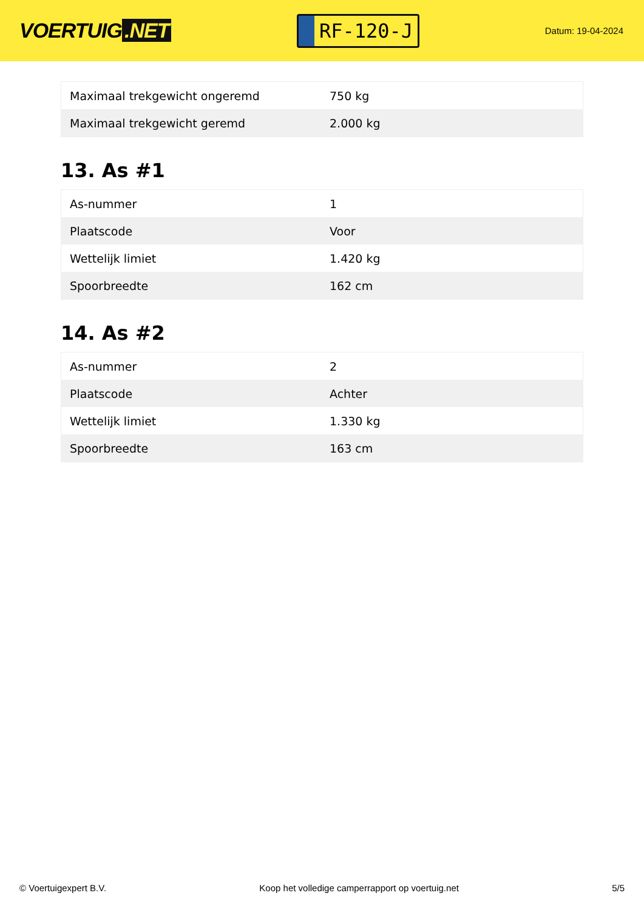VOERTUIG.NET
RF-120-J
Datum: 19-04-2024
| Maximaal trekgewicht ongeremd | 750 kg |
| Maximaal trekgewicht geremd | 2.000 kg |
13. As #1
| As-nummer | 1 |
| Plaatscode | Voor |
| Wettelijk limiet | 1.420 kg |
| Spoorbreedte | 162 cm |
14. As #2
| As-nummer | 2 |
| Plaatscode | Achter |
| Wettelijk limiet | 1.330 kg |
| Spoorbreedte | 163 cm |
© Voertuigexpert B.V. Koop het volledige camperrapport op voertuig.net 5/5